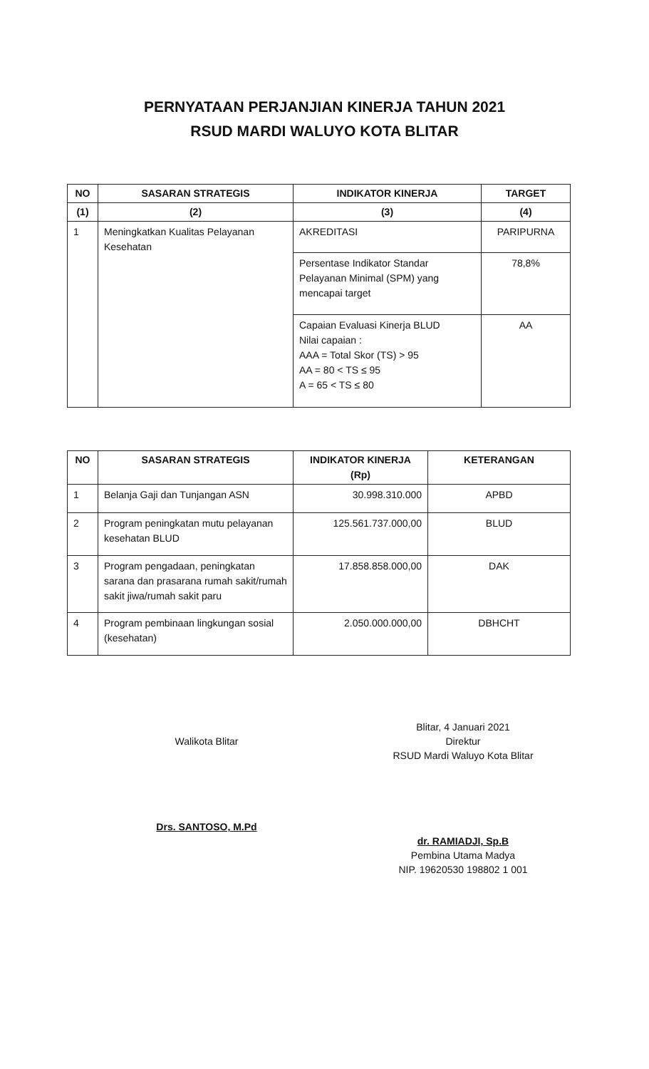PERNYATAAN PERJANJIAN KINERJA TAHUN 2021
RSUD MARDI WALUYO KOTA BLITAR
| NO | SASARAN STRATEGIS | INDIKATOR KINERJA | TARGET |
| --- | --- | --- | --- |
| (1) | (2) | (3) | (4) |
| 1 | Meningkatkan Kualitas Pelayanan Kesehatan | AKREDITASI | PARIPURNA |
| | | Persentase Indikator Standar Pelayanan Minimal (SPM) yang mencapai target | 78,8% |
| | | Capaian Evaluasi Kinerja BLUD Nilai capaian : AAA = Total Skor (TS) > 95 AA = 80 < TS ≤ 95 A = 65 < TS ≤ 80 | AA |
| NO | SASARAN STRATEGIS | INDIKATOR KINERJA (Rp) | KETERANGAN |
| --- | --- | --- | --- |
| 1 | Belanja Gaji dan Tunjangan ASN | 30.998.310.000 | APBD |
| 2 | Program peningkatan mutu pelayanan kesehatan BLUD | 125.561.737.000,00 | BLUD |
| 3 | Program pengadaan, peningkatan sarana dan prasarana rumah sakit/rumah sakit jiwa/rumah sakit paru | 17.858.858.000,00 | DAK |
| 4 | Program pembinaan lingkungan sosial (kesehatan) | 2.050.000.000,00 | DBHCHT |
Walikota Blitar
Drs. SANTOSO, M.Pd
Blitar, 4 Januari 2021
Direktur
RSUD Mardi Waluyo Kota Blitar
dr. RAMIADJI, Sp.B
Pembina Utama Madya
NIP. 19620530 198802 1 001